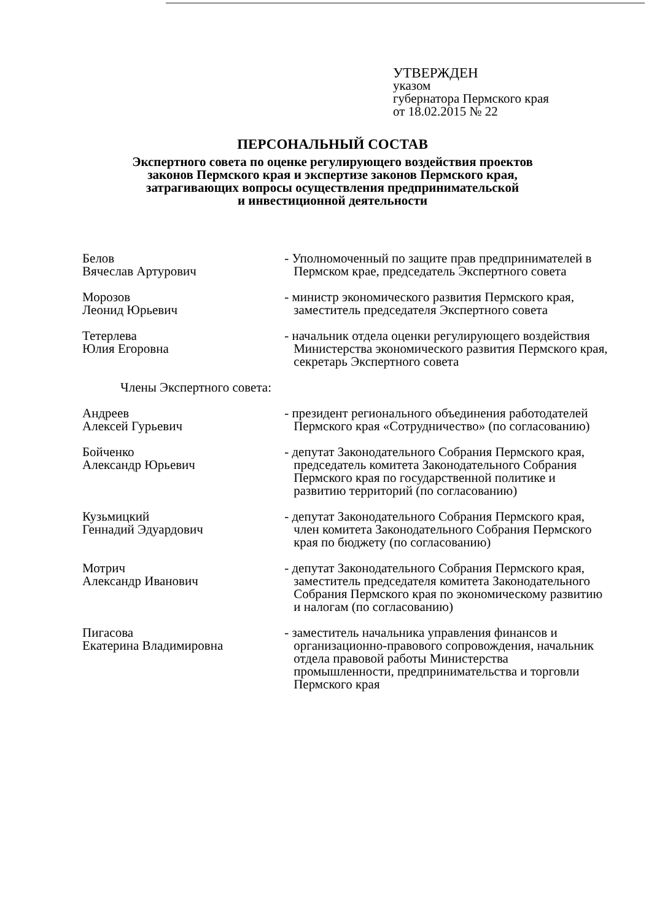УТВЕРЖДЕН
указом
губернатора Пермского края
от 18.02.2015 № 22
ПЕРСОНАЛЬНЫЙ СОСТАВ
Экспертного совета по оценке регулирующего воздействия проектов
законов Пермского края и экспертизе законов Пермского края,
затрагивающих вопросы осуществления предпринимательской
и инвестиционной деятельности
Белов
Вячеслав Артурович
- Уполномоченный по защите прав предпринимателей в Пермском крае, председатель Экспертного совета
Морозов
Леонид Юрьевич
- министр экономического развития Пермского края, заместитель председателя Экспертного совета
Тетерлева
Юлия Егоровна
- начальник отдела оценки регулирующего воздействия Министерства экономического развития Пермского края, секретарь Экспертного совета
Члены Экспертного совета:
Андреев
Алексей Гурьевич
- президент регионального объединения работодателей Пермского края «Сотрудничество» (по согласованию)
Бойченко
Александр Юрьевич
- депутат Законодательного Собрания Пермского края, председатель комитета Законодательного Собрания Пермского края по государственной политике и развитию территорий (по согласованию)
Кузьмицкий
Геннадий Эдуардович
- депутат Законодательного Собрания Пермского края, член комитета Законодательного Собрания Пермского края по бюджету (по согласованию)
Мотрич
Александр Иванович
- депутат Законодательного Собрания Пермского края, заместитель председателя комитета Законодательного Собрания Пермского края по экономическому развитию и налогам (по согласованию)
Пигасова
Екатерина Владимировна
- заместитель начальника управления финансов и организационно-правового сопровождения, начальник отдела правовой работы Министерства промышленности, предпринимательства и торговли Пермского края